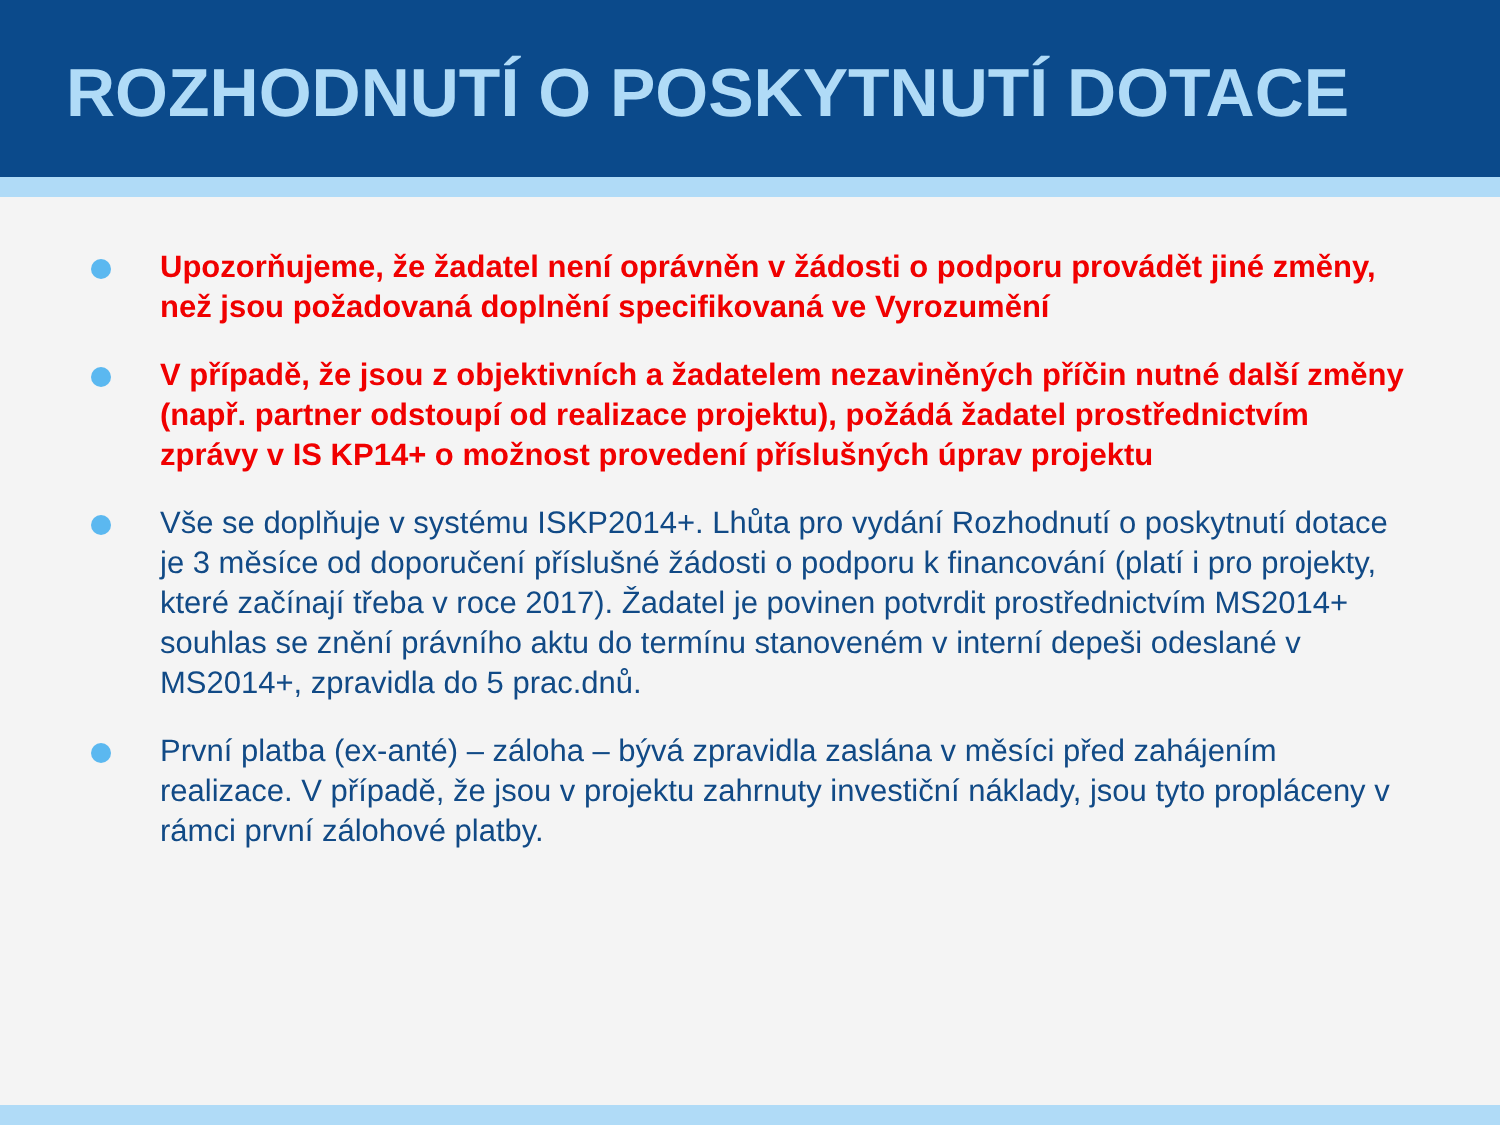ROZHODNUTÍ O POSKYTNUTÍ DOTACE
Upozorňujeme, že žadatel není oprávněn v žádosti o podporu provádět jiné změny, než jsou požadovaná doplnění specifikovaná ve Vyrozumění
V případě, že jsou z objektivních a žadatelem nezaviněných příčin nutné další změny (např. partner odstoupí od realizace projektu), požádá žadatel prostřednictvím zprávy v IS KP14+ o možnost provedení příslušných úprav projektu
Vše se doplňuje v systému ISKP2014+. Lhůta pro vydání Rozhodnutí o poskytnutí dotace je 3 měsíce od doporučení příslušné žádosti o podporu k financování (platí i pro projekty, které začínají třeba v roce 2017). Žadatel je povinen potvrdit prostřednictvím MS2014+ souhlas se znění právního aktu do termínu stanoveném v interní depeši odeslané v MS2014+, zpravidla do 5 prac.dnů.
První platba (ex-anté) – záloha – bývá zpravidla zaslána v měsíci před zahájením realizace. V případě, že jsou v projektu zahrnuty investiční náklady, jsou tyto propláceny v rámci první zálohové platby.